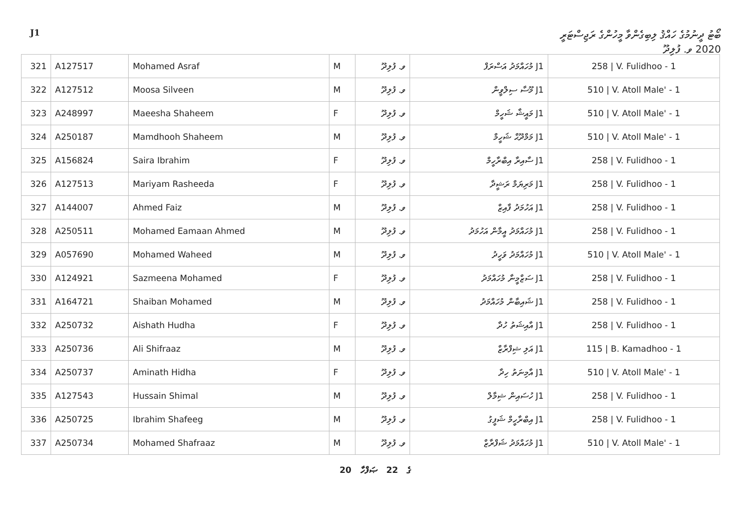J1
ބޯޓު ދީނުމުގެ ހައްޤު ލިބިގެންވާ މީހުންގެ ރަޖިސްޓަރީ
2020 ވ. ފުލިދޫ
| 321 | A127517 | Mohamed Asraf | M | ވ. ފުލިދޫ | J1 މުހައްމަދު އަސްރަފް | 258 / V. Fulidhoo - 1 |
| 322 | A127512 | Moosa Silveen | M | ވ. ފުލިދޫ | J1 މޫސާ ސިލްވީން | 510 / V. Atoll Male' - 1 |
| 323 | A248997 | Maeesha Shaheem | F | ވ. ފުލިދޫ | J1 މައީޝާ ޝަހީމް | 510 / V. Atoll Male' - 1 |
| 324 | A250187 | Mamdhooh Shaheem | M | ވ. ފުލިދޫ | J1 މަމްދޫޙް ޝަހީމް | 510 / V. Atoll Male' - 1 |
| 325 | A156824 | Saira Ibrahim | F | ވ. ފުލިދޫ | J1 ސާއިރާ އިބްރާހީމް | 258 / V. Fulidhoo - 1 |
| 326 | A127513 | Mariyam Rasheeda | F | ވ. ފުލިދޫ | J1 މަރިޔަމް ރަޝީދާ | 258 / V. Fulidhoo - 1 |
| 327 | A144007 | Ahmed Faiz | M | ވ. ފުލިދޫ | J1 އަހުމަދު ފާއިޒް | 258 / V. Fulidhoo - 1 |
| 328 | A250511 | Mohamed Eamaan Ahmed | M | ވ. ފުލިދޫ | J1 މުހައްމަދު އީމާން އަހުމަދު | 258 / V. Fulidhoo - 1 |
| 329 | A057690 | Mohamed Waheed | M | ވ. ފުލިދޫ | J1 މުހައްމަދު ވަހީދު | 510 / V. Atoll Male' - 1 |
| 330 | A124921 | Sazmeena Mohamed | F | ވ. ފުލިދޫ | J1 ސަޒްމީނާ މުހައްމަދު | 258 / V. Fulidhoo - 1 |
| 331 | A164721 | Shaiban Mohamed | M | ވ. ފުލިދޫ | J1 ޝައިބާން މުހައްމަދު | 258 / V. Fulidhoo - 1 |
| 332 | A250732 | Aishath Hudha | F | ވ. ފުލިދޫ | J1 އާއިޝަތު ހުދާ | 258 / V. Fulidhoo - 1 |
| 333 | A250736 | Ali Shifraaz | M | ވ. ފުލިދޫ | J1 އަލި ޝިފްރާޒް | 115 / B. Kamadhoo - 1 |
| 334 | A250737 | Aminath Hidha | F | ވ. ފުލިދޫ | J1 އާމިނަތު ހިދާ | 510 / V. Atoll Male' - 1 |
| 335 | A127543 | Hussain Shimal | M | ވ. ފުލިދޫ | J1 ހުސައިން ޝިމާލް | 258 / V. Fulidhoo - 1 |
| 336 | A250725 | Ibrahim Shafeeg | M | ވ. ފުލިދޫ | J1 އިބްރާހީމް ޝަފީގު | 258 / V. Fulidhoo - 1 |
| 337 | A250734 | Mohamed Shafraaz | M | ވ. ފުލިދޫ | J1 މުހައްމަދު ޝަފްރާޒް | 510 / V. Atoll Male' - 1 |
20 ގެ 22 ޞަފްހާ